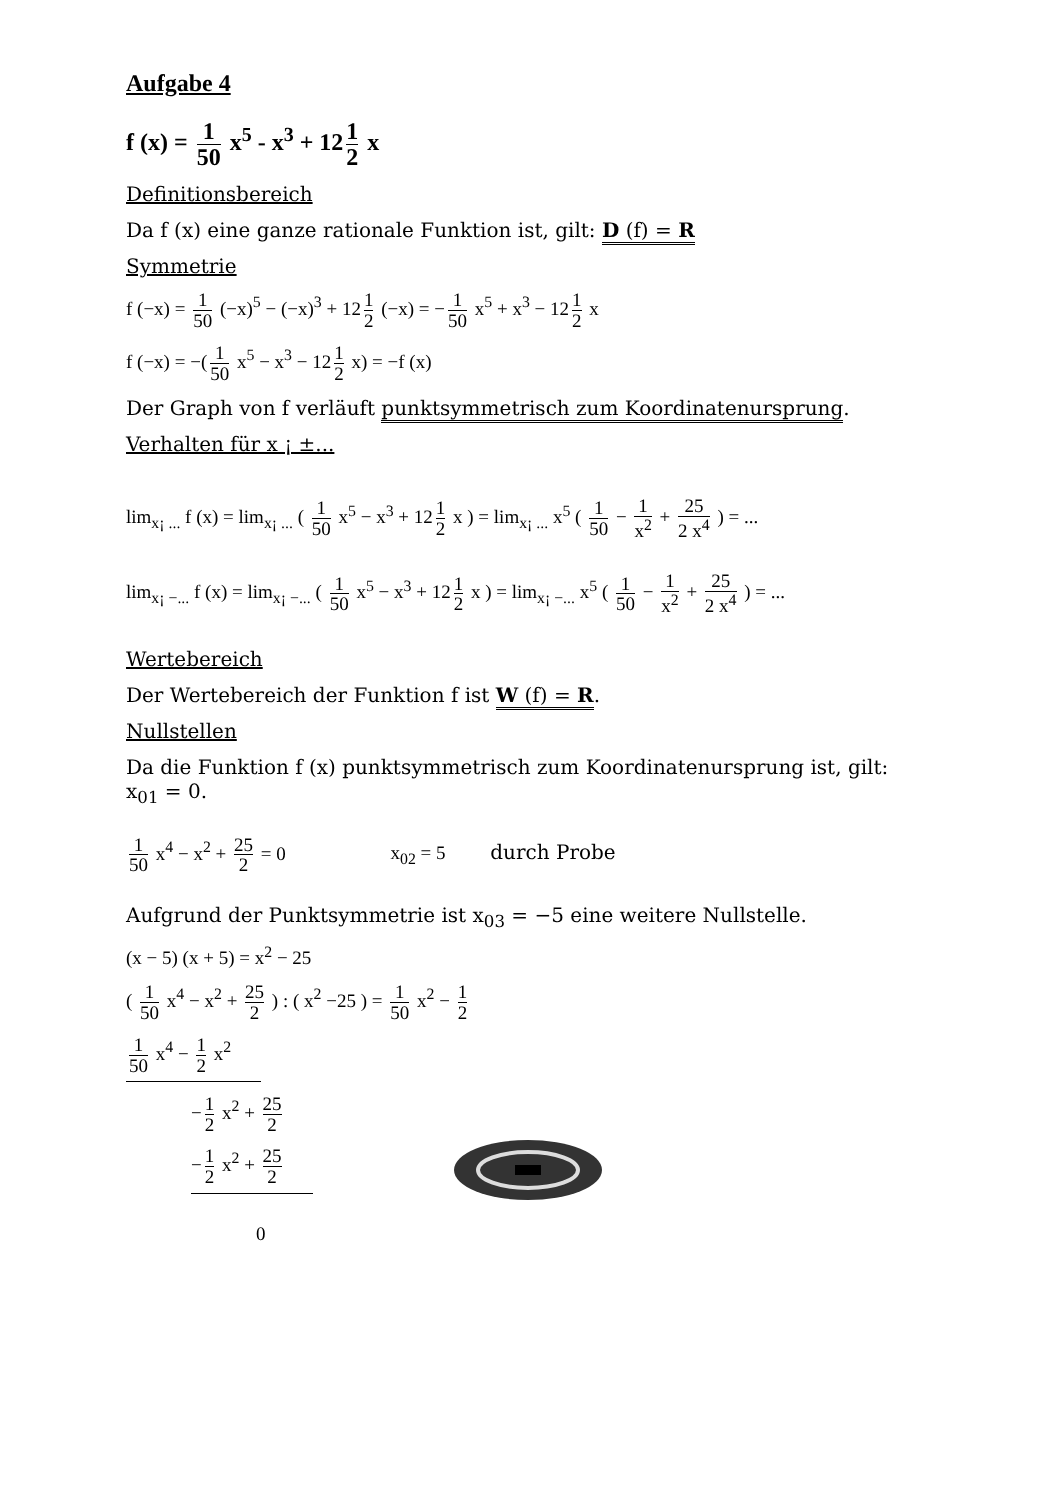Aufgabe 4
f (x) = 1 50 x<sup>5</sup> - x<sup>3</sup> + 12 1 2 x
Definitionsbereich
Da f (x) eine ganze rationale Funktion ist, gilt: D (f) = R
Symmetrie
f (−x) = 1 50 (−x)<sup>5</sup> − (−x)<sup>3</sup> + 12 1 2 (−x) = − 1 50 x<sup>5</sup> + x<sup>3</sup> − 12 1 2 x
f (−x) = −(1 50 x<sup>5</sup> − x<sup>3</sup> − 12 1 2 x) = −f (x)
Der Graph von f verläuft punktsymmetrisch zum Koordinatenursprung.
Verhalten für x ¡ ±...
lim<sub>x¡ ...</sub> f (x) = lim<sub>x¡ ...</sub> ( 1 50 x<sup>5</sup> − x<sup>3</sup> + 12 1 2 x ) = lim<sub>x¡ ...</sub> x<sup>5</sup> ( 1 50 − 1 x<sup>2</sup> + 25 2 x<sup>4</sup> ) = ...
lim<sub>x¡ −...</sub> f (x) = lim<sub>x¡ −...</sub> ( 1 50 x<sup>5</sup> − x<sup>3</sup> + 12 1 2 x ) = lim<sub>x¡ −...</sub> x<sup>5</sup> ( 1 50 − 1 x<sup>2</sup> + 25 2 x<sup>4</sup> ) = ...
Wertebereich
Der Wertebereich der Funktion f ist W (f) = R.
Nullstellen
Da die Funktion f (x) punktsymmetrisch zum Koordinatenursprung ist, gilt:
x<sub>01</sub> = 0.
1 50 x<sup>4</sup> − x<sup>2</sup> + 25 2 = 0 x<sub>02</sub> = 5 durch Probe
Aufgrund der Punktsymmetrie ist x<sub>03</sub> = −5 eine weitere Nullstelle.
(x − 5) (x + 5) = x<sup>2</sup> − 25
( 1 50 x<sup>4</sup> − x<sup>2</sup> + 25 2 ) : ( x<sup>2</sup> −25 ) = 1 50 x<sup>2</sup> − 1 2
1 50 x<sup>4</sup> − 1 2 x<sup>2</sup>
− 1 2 x<sup>2</sup> + 25 2
− 1 2 x<sup>2</sup> + 25 2
0